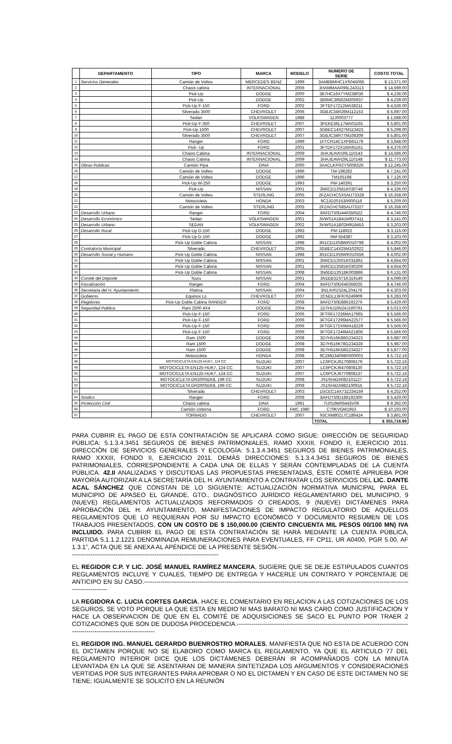| | DEPARTAMENTO | TIPO | MARCA | MODELO | NUMERO DE SERIE | COSTO TOTAL |
| --- | --- | --- | --- | --- | --- | --- |
| 1 | Servicios Generales | Camión de Volteo | MERCEDES BENZ | 1999 | 3AMBBMHC1XS045065 | $ 13,371.00 |
| 2 | | Chasis cabina | INTERNACIONAL | 2006 | 3HAMMAAR96L243113 | $ 14,599.00 |
| 3 | | Pick-Up | DODGE | 2000 | 3B7HC16X7YM238036 | $ 4,236.00 |
| 4 | | Pick-Up | DODGE | 2002 | 3B6MC36562M205937 | $ 4,239.00 |
| 5 | | Pick-Up F-150 | FORD | 2002 | 3FTEF17212MA38211 | $ 4,536.00 |
| 6 | | Silverado 3500 | CHEVROLET | 2006 | 3GBJC34R26M112153 | $ 5,697.00 |
| 7 | | Sedan | VOLKSWAGEN | 1988 | 11J0003777 | $ 1,588.00 |
| 8 | | Pick-Up F-350 | CHEVROLET | 2007 | 3FEKE36L17MA01165 | $ 5,801.00 |
| 9 | | Pick-Up 1500 | CHEVROLET | 2007 | 3GBEC14X27M113423 | $ 5,298.00 |
| 10 | | Silverado 3500 | CHEVROLET | 2007 | 3GBJC34R77M108309 | $ 5,801.00 |
| 11 | | Ranger | FORD | 1999 | 1FTCR14C1XPB61178 | $ 3,648.00 |
| 12 | | Pick- Up | FORD | 2001 | 3FTDF172X1MA91161 | $ 4,376.00 |
| 13 | | Chasis Cabina | INTERNACIONAL | 2009 | 3HAJEAVH39L110143 | $ 14,586.00 |
| 14 | | Chasis Cabina | INTERNACIONAL | 2009 | 3HAJEAVH29L110148 | $ 11,773.00 |
| 15 | Obras Publicas | Camión Pipa | DINA | 2000 | 3AACLKPR2YS008326 | $ 12,245.00 |
| 16 | | Camión de Volteo | DODGE | 1996 | TM-196282 | $ 7,241.00 |
| 17 | | Camión de Volteo | DODGE | 1996 | TM165198 | $ 7,126.00 |
| 18 | | Pick-Up W-250 | DODGE | 1993 | PM-140391 | $ 3,250.00 |
| 19 | | Pick-Up | NISSAN | 2001 | 3N6CD13S81K030746 | $ 4,336.00 |
| 20 | | Camión de Volteo | STERLING | 2005 | 2FZACHCSX5AU73328 | $ 16,358.00 |
| 21 | | Motocicleta | HONDA | 2003 | 9C2JD20153R600116 | $ 5,209.00 |
| 22 | | Camión de Volteo | STERLING | 2005 | 2FZACHCS85AU73327 | $ 16,358.00 |
| 23 | Desarrollo Urbano | Ranger | FORD | 2004 | 8AFDT50D446356522 | $ 4,746.00 |
| 24 | Desarrollo Económico | Sedan | VOLKSWAGEN | 2001 | 3VWS1A1B41M937411 | $ 3,141.00 |
| 25 | Desarrollo Urbano | SEDAN | VOLKSWAGEN | 2002 | 3VWS1A1B02M918453 | $ 3,203.00 |
| 26 | Desarrollo Rural | Pick-Up D-150 | DODGE | 1993 | PM-118922 | $ 3,115.00 |
| 27 | | Pick-Up D-150 | DODGE | 1992 | NM-554387 | $ 3,103.00 |
| 28 | | Pick-Up Doble Cabina | NISSAN | 1998 | 3N1CD13S8WK010798 | $ 4,002.00 |
| 29 | Contraloría Municipal | Silverado | CHEVROLET | 2005 | 3GBEC14X25M102922 | $ 5,846.00 |
| 30 | Desarrollo Social y Humano | Pick-Up Doble Cabina | NISSAN | 1998 | 3N1CD13S6WK010556 | $ 4,002.00 |
| 31 | | Pick-Up Doble Cabina | NISSAN | 2001 | 3N6CD13S01K031891 | $ 4,654.00 |
| 32 | | Pick-Up Doble Cabina | NISSAN | 2001 | 3N6CD13S81K030200 | $ 4,654.00 |
| 33 | | Pick-Up Doble Cabina | NISSAN | 2008 | 3N6DD13S18K003886 | $ 6,131.00 |
| 34 | Comité del Deporte | Tsuru | NISSAN | 2001 | 3N1EB31S71K319149 | $ 4,099.00 |
| 35 | Fiscalización | Ranger | FORD | 2004 | 8AFDT50D646368025 | $ 4,746.00 |
| 36 | Secretaria del H. Ayuntamiento | Platina | NISSAN | 2004 | 3N1JH01S24L204176 | $ 4,303.00 |
| 37 | Gobierno | Equinox Ls | CHEVROLET | 2007 | 2CNDL13F976249909 | $ 6,283.00 |
| 38 | Regidores | Pick-Up Doble Cabina RANGER | FORD | 2008 | 8AFDT50D886192276 | $ 5,429.00 |
| 39 | Seguridad Publica | Ram 2500 4X4 | DODGE | 2004 | 1D7HU16N24J160791 | $ 5,013.00 |
| 40 | | Pick-Up F-150 | FORD | 2006 | 3FTRF17236MA17965 | $ 5,566.00 |
| 41 | | Pick-Up F-150 | FORD | 2006 | 3FTGF17296MA22577 | $ 5,566.00 |
| 42 | | Pick-Up F-150 | FORD | 2006 | 3FTGF172X6MA18229 | $ 5,566.00 |
| 43 | | Pick-Up F-150 | FORD | 2006 | 3FTGF17246MA21806 | $ 5,566.00 |
| 44 | | Ram 1500 | DODGE | 2008 | 3D7H516K88G234323 | $ 5,987.00 |
| 45 | | Ram 1500 | DODGE | 2008 | 3D7H516K78G234328 | $ 5,987.00 |
| 46 | | Ram 1500 | DODGE | 2008 | 3D7H516K58G234327 | $ 5,877.00 |
| 47 | | Motocicleta | HONDA | 2008 | 9C2MD34098R600003 | $ 5,722.16 |
| 48 | | MOTOCICLETA EN125-HUK7, 124 CC | SUZUKI | 2007 | LC6PCKJ6170808179 | $ 5,722.16 |
| 49 | | MOTOCICLETA EN125-HUK7, 124 CC | SUZUKI | 2007 | LC6PCKJ6470808130 | $ 5,722.16 |
| 50 | | MOTOCICLETA EN125-HUK7, 124 CC | SUZUKI | 2007 | LC6PCKJ6770808137 | $ 5,722.16 |
| 51 | | MOTOCICLETA DR200SEK8, 199 CC | SUZUKI | 2008 | JS1SH42A082101127 | $ 5,722.16 |
| 52 | | MOTOCICLETA DR200SEK8, 199 CC | SUZUKI | 2008 | JS1SH42A982100915 | $ 5,722.16 |
| 53 | | Silverado | CHEVROLET | 2003 | 1GCEC14X73Z234159 | $ 4,252.00 |
| 54 | Sindico | Ranger | FORD | 2008 | 8AFDT50D186192300 | $ 5,429.00 |
| 55 | Protección Civil | Chasis cabina | DINA | 1991 | TU016M06443V06 | $ 9,392.00 |
| 56 | | Camión cisterna | FORD | FMC 1980 | C70KVGM1953 | $ 10,193.00 |
| 57 | | TORNADO | CHEVROLET | 2007 | 93CXM80217C186424 | $ 3,861.00 |
| | | | | | TOTAL | $ 355,716.96 |
PARA CUBRIR EL PAGO DE ESTA CONTRATACIÓN SE APLICARÁ COMO SIGUE: DIRECCIÓN DE SEGURIDAD PÚBLICA: 5.1.3.4.3451 SEGUROS DE BIENES PATRIMONIALES, RAMO XXXIII, FONDO II, EJERCICIO 2011. DIRECCIÓN DE SERVICIOS GENERALES Y ECOLOGÍA: 5.1.3.4.3451 SEGUROS DE BIENES PATRIMONIALES, RAMO XXXIII, FONDO II, EJERCICIO 2011. DEMÁS DIRECCIONES: 5.1.3.4.3451 SEGUROS DE BIENES PATRIMONIALES, CORRESPONDIENTE A CADA UNA DE ELLAS Y SERÁN CONTEMPLADAS DE LA CUENTA PÚBLICA. 42.II ANALIZADAS Y DISCUTIDAS LAS PROPUESTAS PRESENTADAS, ÉSTE COMITÉ APRUEBA POR MAYORÍA AUTORIZAR A LA SECRETARÍA DEL H. AYUNTAMIENTO A CONTRATAR LOS SERVICIOS DEL LIC. DANTE ACAL SÁNCHEZ QUE CONSTAN DE LO SIGUIENTE: ACTUALIZACIÓN NORMATIVA MUNICIPAL PARA EL MUNICIPIO DE APASEO EL GRANDE, GTO., DIAGNÓSTICO JURÍDICO REGLAMENTARIO DEL MUNICIPIO, 9 (NUEVE) REGLAMENTOS ACTUALIZADOS REFORMADOS O CREADOS, 9 (NUEVE) DICTÁMENES PARA APROBACIÓN DEL H. AYUNTAMIENTO, MANIFESTACIONES DE IMPACTO REGULATORIO DE AQUELLOS REGLAMENTOS QUE LO REQUIERAN POR SU IMPACTO ECONÓMICO Y DOCUMENTO RESUMEN DE LOS TRABAJOS PRESENTADOS, CON UN COSTO DE $ 150,000.00 (CIENTO CINCUENTA MIL PESOS 00/100 MN) IVA INCLUIDO. PARA CUBRIR EL PAGO DE ESTA CONTRATACIÓN SE HARÁ MEDIANTE LA CUENTA PÚBLICA, PARTIDA 5.1.1.2.1221 DENOMINADA REMUNERACIONES PARA EVENTUALES, FF CP11, UR A0400, PGR 5.00, AF 1.3.1”, ACTA QUE SE ANEXA AL APÉNDICE DE LA PRESENTE SESIÓN.--------------------------------------------------------------------------------------------------------------------------------------
EL REGIDOR C.P. Y LIC. JOSÉ MANUEL RAMÍREZ MANCERA, SUGIERE QUE SE DEJE ESTIPULADOS CUANTOS REGLAMENTOS INCLUYE Y CUALES, TIEMPO DE ENTREGA Y HACERLE UN CONTRATO Y PORCENTAJE DE ANTICIPO EN SU CASO.-------------------------------------------------------------------------------------------------------------------------------------------------
LA REGIDORA C. LUCIA CORTES GARCIA, HACE EL COMENTARIO EN RELACION A LAS COTIZACIONES DE LOS SEGUROS, SE VOTO PORQUE LA QUE ESTA EN MEDIO NI MAS BARATO NI MAS CARO COMO JUSTIFICACION Y HACE LA OBSERVACION DE QUE EN EL COMITÉ DE ADQUISICIONES SE SACO EL PUNTO POR TRAER 2 COTIZACIONES QUE SON DE DUDOSA PROCEDENCIA.---------------------------------------------------------------------------------------------------------------------------
EL REGIDOR ING. MANUEL GERARDO BUENROSTRO MORALES, MANIFIESTA QUE NO ESTA DE ACUERDO CON EL DICTAMEN PORQUE NO SE ELABORO COMO MARCA EL REGLAMENTO, YA QUE EL ARTICULO 77 DEL REGLAMENTO INTERIOR DICE QUE LOS DICTÁMENES DEBERÁN IR ACOMPAÑADOS CON LA MINUTA LEVANTADA EN LA QUE SE ASENTARAN DE MANERA SINTETIZADA LOS ARGUMENTOS Y CONSIDERACIONES VERTIDAS POR SUS INTEGRANTES PARA APROBAR O NO EL DICTAMEN Y EN CASO DE ESTE DICTAMEN NO SE TIENE; IGUALMENTE SE SOLICITO EN LA REUNIÓN